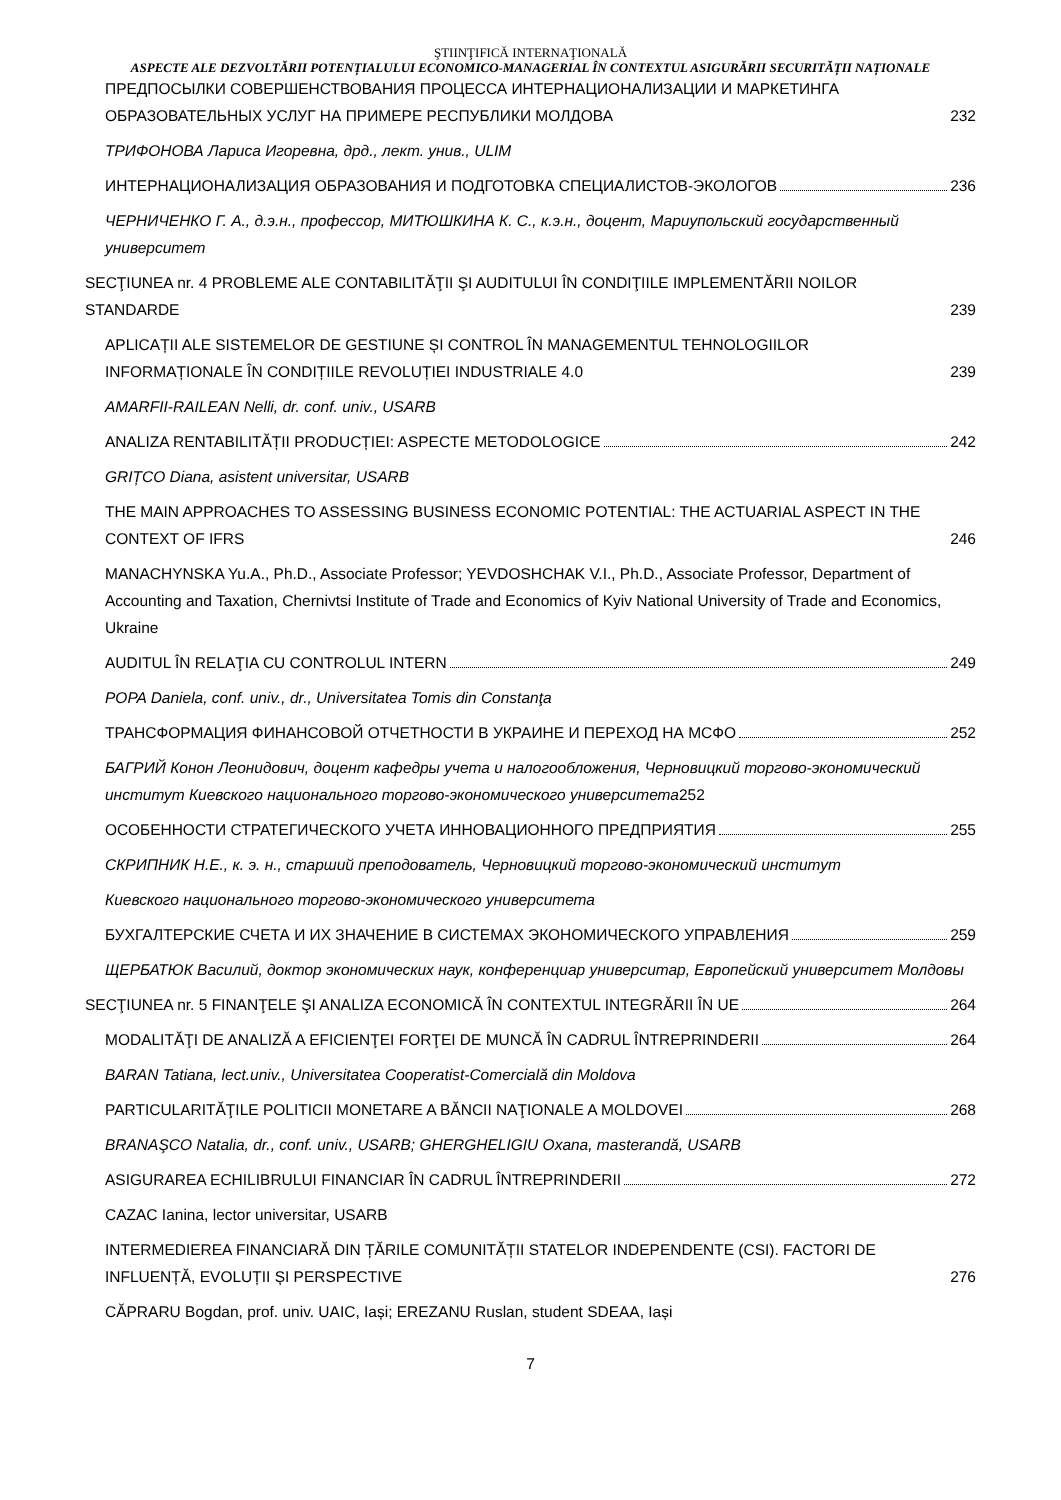ŞTIINŢIFICĂ INTERNAŢIONALĂ
ASPECTE ALE DEZVOLTĂRII POTENȚIALULUI ECONOMICO-MANAGERIAL ÎN CONTEXTUL ASIGURĂRII SECURITĂȚII NAȚIONALE
ПРЕДПОСЫЛКИ СОВЕРШЕНСТВОВАНИЯ ПРОЦЕССА ИНТЕРНАЦИОНАЛИЗАЦИИ И МАРКЕТИНГА ОБРАЗОВАТЕЛЬНЫХ УСЛУГ НА ПРИМЕРЕ РЕСПУБЛИКИ МОЛДОВА
232
ТРИФОНОВА Лариса Игоревна, дрд., лект. унив., ULIM
ИНТЕРНАЦИОНАЛИЗАЦИЯ ОБРАЗОВАНИЯ И ПОДГОТОВКА СПЕЦИАЛИСТОВ-ЭКОЛОГОВ
236
ЧЕРНИЧЕНКО Г. А., д.э.н., профессор, МИТЮШКИНА К. С., к.э.н., доцент, Мариупольский государственный университет
SECŢIUNEA nr. 4 PROBLEME ALE CONTABILITĂŢII ŞI AUDITULUI ÎN CONDIŢIILE IMPLEMENTĂRII NOILOR STANDARDE
239
APLICAȚII ALE SISTEMELOR DE GESTIUNE ȘI CONTROL ÎN MANAGEMENTUL TEHNOLOGIILOR INFORMAȚIONALE ÎN CONDIȚIILE REVOLUȚIEI INDUSTRIALE 4.0
239
AMARFII-RAILEAN Nelli, dr. conf. univ., USARB
ANALIZA RENTABILITĂȚII PRODUCȚIEI: ASPECTE METODOLOGICE
242
GRIȚCO Diana, asistent universitar, USARB
THE MAIN APPROACHES TO ASSESSING BUSINESS ECONOMIC POTENTIAL: THE ACTUARIAL ASPECT IN THE CONTEXT OF IFRS
246
MANACHYNSKA Yu.A., Ph.D., Associate Professor; YEVDOSHCHAK V.I., Ph.D., Associate Professor, Department of Accounting and Taxation, Chernivtsi Institute of Trade and Economics of Kyiv National University of Trade and Economics, Ukraine
AUDITUL ÎN RELAŢIA CU CONTROLUL INTERN
249
POPA Daniela, conf. univ., dr., Universitatea Tomis din Constanţa
ТРАНСФОРМАЦИЯ ФИНАНСОВОЙ ОТЧЕТНОСТИ В УКРАИНЕ И ПЕРЕХОД НА МСФО
252
БАГРИЙ Конон Леонидович, доцент кафедры учета и налогообложения, Черновицкий торгово-экономический институт Киевского национального торгово-экономического университета252
ОСОБЕННОСТИ СТРАТЕГИЧЕСКОГО УЧЕТА ИННОВАЦИОННОГО ПРЕДПРИЯТИЯ
255
СКРИПНИК Н.Е., к. э. н., старший преподователь, Черновицкий торгово-экономический институт
Киевского национального торгово-экономического университета
БУХГАЛТЕРСКИЕ СЧЕТА И ИХ ЗНАЧЕНИЕ В СИСТЕМАХ ЭКОНОМИЧЕСКОГО УПРАВЛЕНИЯ
259
ЩЕРБАТЮК Василий, доктор экономических наук, конференциар университар, Европейский университет Молдовы
SECŢIUNEA nr. 5 FINANŢELE ŞI ANALIZA ECONOMICĂ ÎN CONTEXTUL INTEGRĂRII ÎN UE
264
MODALITĂŢI DE ANALIZĂ A EFICIENŢEI FORŢEI DE MUNCĂ ÎN CADRUL ÎNTREPRINDERII
264
BARAN Tatiana, lect.univ., Universitatea Cooperatist-Comercială din Moldova
PARTICULARITĂŢILE POLITICII MONETARE A BĂNCII NAŢIONALE A MOLDOVEI
268
BRANAŞCO Natalia, dr., conf. univ., USARB; GHERGHELIGIU Oxana, masterandă, USARB
ASIGURAREA ECHILIBRULUI FINANCIAR ÎN CADRUL ÎNTREPRINDERII
272
CAZAC Ianina, lector universitar, USARB
INTERMEDIEREA FINANCIARĂ DIN ȚĂRILE COMUNITĂȚII STATELOR INDEPENDENTE (CSI). FACTORI DE INFLUENȚĂ, EVOLUȚII ȘI PERSPECTIVE
276
CĂPRARU Bogdan, prof. univ. UAIC, Iași; EREZANU Ruslan, student SDEAA, Iași
7